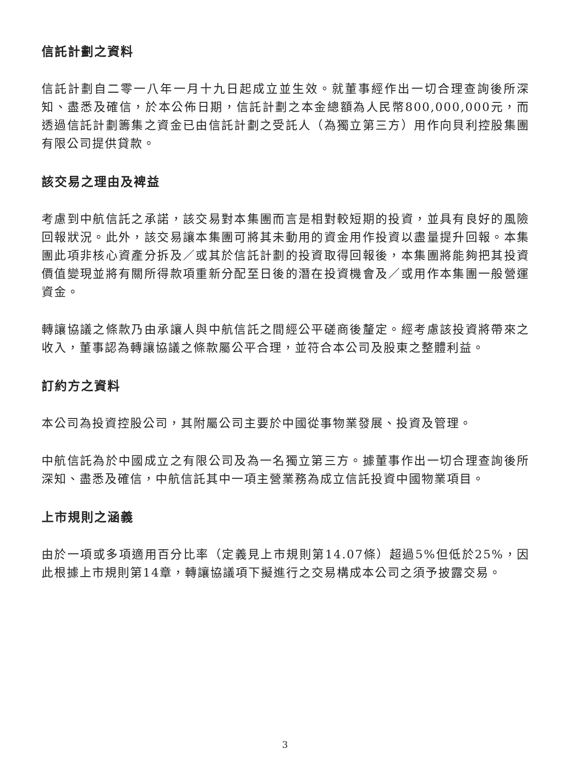信託計劃之資料
信託計劃自二零一八年一月十九日起成立並生效。就董事經作出一切合理查詢後所深知、盡悉及確信，於本公佈日期，信託計劃之本金總額為人民幣800,000,000元，而透過信託計劃籌集之資金已由信託計劃之受託人（為獨立第三方）用作向貝利控股集團有限公司提供貸款。
該交易之理由及裨益
考慮到中航信託之承諾，該交易對本集團而言是相對較短期的投資，並具有良好的風險回報狀況。此外，該交易讓本集團可將其未動用的資金用作投資以盡量提升回報。本集團此項非核心資產分拆及／或其於信託計劃的投資取得回報後，本集團將能夠把其投資價值變現並將有關所得款項重新分配至日後的潛在投資機會及／或用作本集團一般營運資金。
轉讓協議之條款乃由承讓人與中航信託之間經公平磋商後釐定。經考慮該投資將帶來之收入，董事認為轉讓協議之條款屬公平合理，並符合本公司及股東之整體利益。
訂約方之資料
本公司為投資控股公司，其附屬公司主要於中國從事物業發展、投資及管理。
中航信託為於中國成立之有限公司及為一名獨立第三方。據董事作出一切合理查詢後所深知、盡悉及確信，中航信託其中一項主營業務為成立信託投資中國物業項目。
上市規則之涵義
由於一項或多項適用百分比率（定義見上市規則第14.07條）超過5%但低於25%，因此根據上市規則第14章，轉讓協議項下擬進行之交易構成本公司之須予披露交易。
3